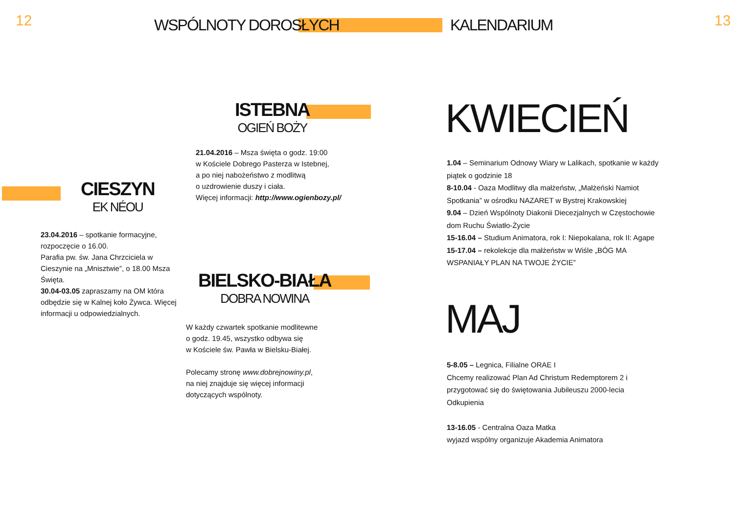12 WSPÓLNOTY DOROSŁYCH KALENDARIUM 13
CIESZYN
EK NÉOU
23.04.2016 – spotkanie formacyjne, rozpoczęcie o 16.00.
Parafia pw. św. Jana Chrzciciela w Cieszynie na „Mnisztwie”, o 18.00 Msza Święta.
30.04-03.05 zapraszamy na OM która odbędzie się w Kalnej koło Żywca. Więcej informacji u odpowiedzialnych.
ISTEBNA
OGIEŃ BOŻY
21.04.2016 – Msza święta o godz. 19:00
w Kościele Dobrego Pasterza w Istebnej,
a po niej nabożeństwo z modlitwą
o uzdrowienie duszy i ciała.
Więcej informacji: http://www.ogienbozy.pl/
BIELSKO-BIAŁA
DOBRA NOWINA
W każdy czwartek spotkanie modlitewne
o godz. 19.45, wszystko odbywa się
w Kościele św. Pawła w Bielsku-Białej.
Polecamy stronę www.dobrejnowiny.pl,
na niej znajduje się więcej informacji
dotyczących wspólnoty.
KWIECIEŃ
1.04 – Seminarium Odnowy Wiary w Lalikach, spotkanie w każdy piątek o godzinie 18
8-10.04 - Oaza Modlitwy dla małżeństw, „Małżeński Namiot Spotkania” w ośrodku NAZARET w Bystrej Krakowskiej
9.04 – Dzień Wspólnoty Diakonii Diecezjalnych w Częstochowie dom Ruchu Światło-Życie
15-16.04 – Studium Animatora, rok I: Niepokalana, rok II: Agape
15-17.04 – rekolekcje dla małżeństw w Wiśle „BÓG MA WSPANIAŁY PLAN NA TWOJE ŻYCIE”
MAJ
5-8.05 – Legnica, Filialne ORAE I
Chcemy realizować Plan Ad Christum Redemptorem 2 i przygotować się do świętowania Jubileuszu 2000-lecia Odkupienia
13-16.05 - Centralna Oaza Matka
wyjazd wspólny organizuje Akademia Animatora